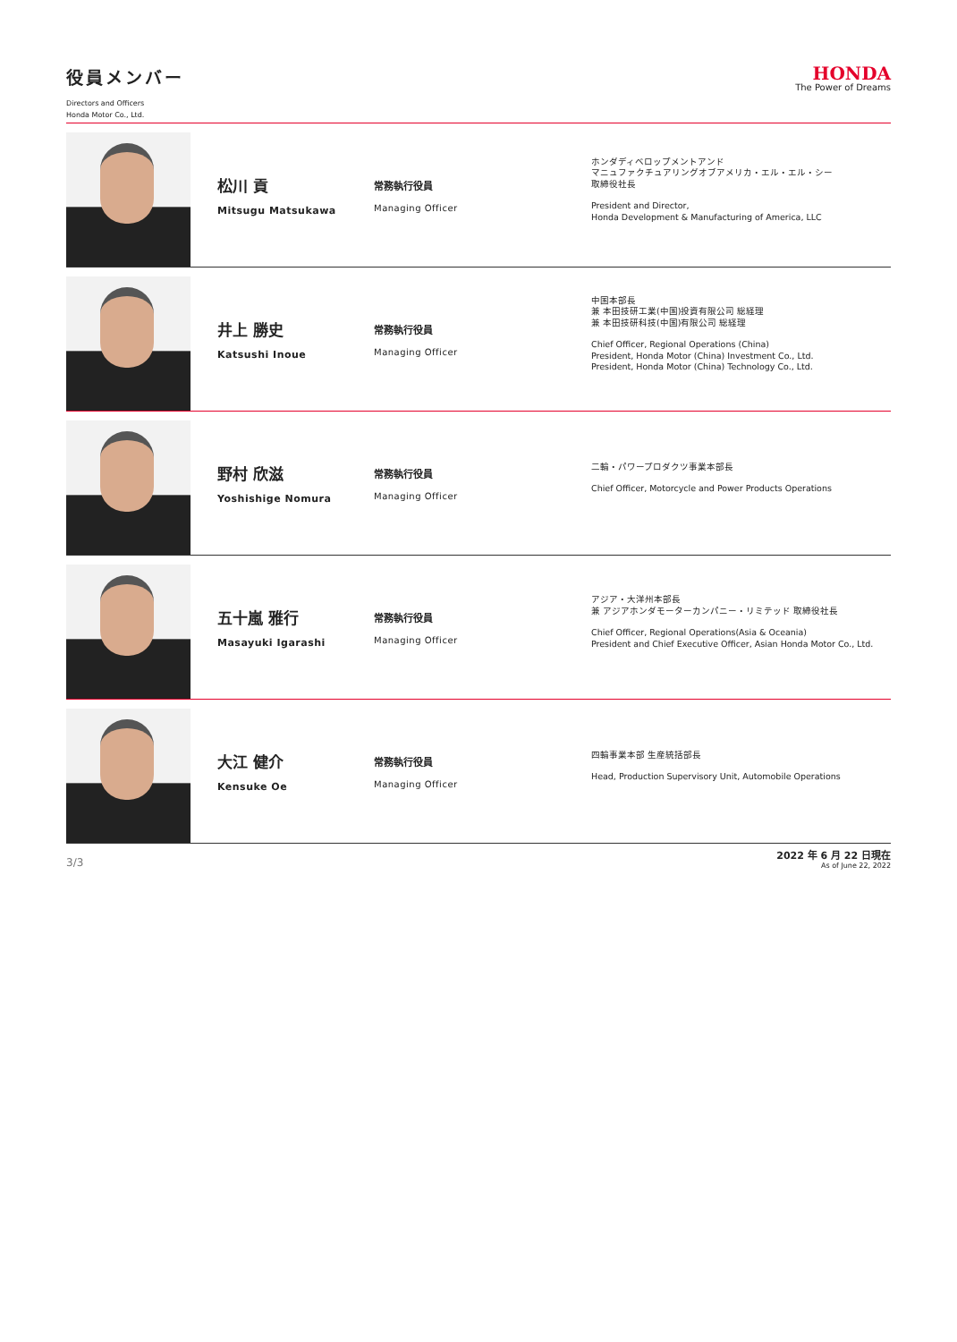役員メンバー
Directors and Officers
Honda Motor Co., Ltd.
HONDA
The Power of Dreams
松川 貢
Mitsugu Matsukawa
常務執行役員
Managing Officer
ホンダディベロップメントアンド
マニュファクチュアリングオブアメリカ・エル・エル・シー
取締役社長
President and Director,
Honda Development & Manufacturing of America, LLC
井上 勝史
Katsushi Inoue
常務執行役員
Managing Officer
中国本部長
兼 本田技研工業(中国)投資有限公司 総経理
兼 本田技研科技(中国)有限公司 総経理
Chief Officer, Regional Operations (China)
President, Honda Motor (China) Investment Co., Ltd.
President, Honda Motor (China) Technology Co., Ltd.
野村 欣滋
Yoshishige Nomura
常務執行役員
Managing Officer
二輪・パワープロダクツ事業本部長
Chief Officer, Motorcycle and Power Products Operations
五十嵐 雅行
Masayuki Igarashi
常務執行役員
Managing Officer
アジア・大洋州本部長
兼 アジアホンダモーターカンパニー・リミテッド 取締役社長
Chief Officer, Regional Operations(Asia & Oceania)
President and Chief Executive Officer, Asian Honda Motor Co., Ltd.
大江 健介
Kensuke Oe
常務執行役員
Managing Officer
四輪事業本部 生産統括部長
Head, Production Supervisory Unit, Automobile Operations
3/3
2022 年 6 月 22 日現在
As of June 22, 2022